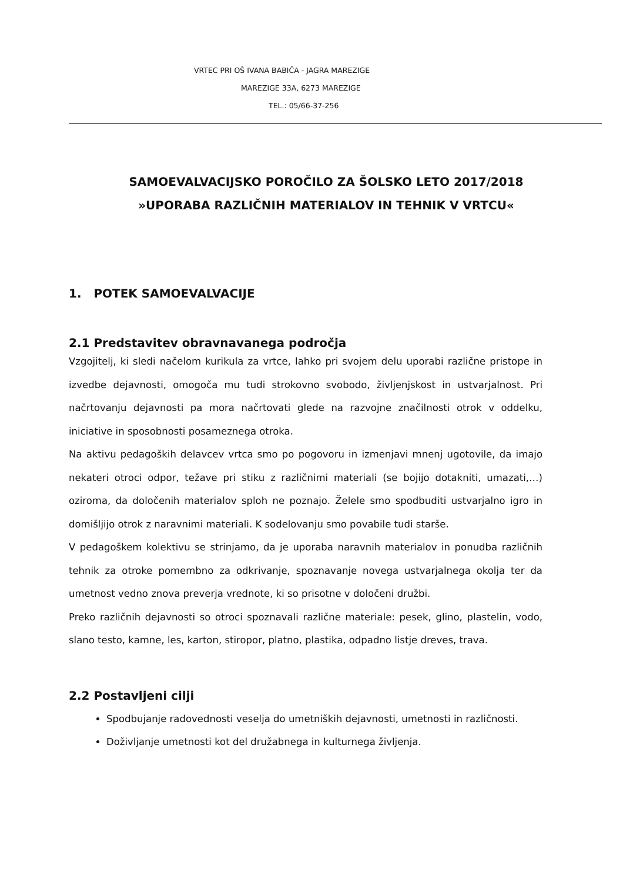VRTEC PRI OŠ IVANA BABIČA - JAGRA MAREZIGE
MAREZIGE 33A, 6273 MAREZIGE
TEL.: 05/66-37-256
SAMOEVALVACIJSKO POROČILO ZA ŠOLSKO LETO 2017/2018
»UPORABA RAZLIČNIH MATERIALOV IN TEHNIK V VRTCU«
1. POTEK SAMOEVALVACIJE
2.1 Predstavitev obravnavanega področja
Vzgojitelj, ki sledi načelom kurikula za vrtce, lahko pri svojem delu uporabi različne pristope in izvedbe dejavnosti, omogoča mu tudi strokovno svobodo, življenjskost in ustvarjalnost. Pri načrtovanju dejavnosti pa mora načrtovati glede na razvojne značilnosti otrok v oddelku, iniciative in sposobnosti posameznega otroka.
Na aktivu pedagoških delavcev vrtca smo po pogovoru in izmenjavi mnenj ugotovile, da imajo nekateri otroci odpor, težave pri stiku z različnimi materiali (se bojijo dotakniti, umazati,…) oziroma, da določenih materialov sploh ne poznajo. Želele smo spodbuditi ustvarjalno igro in domišljijo otrok z naravnimi materiali. K sodelovanju smo povabile tudi starše.
V pedagoškem kolektivu se strinjamo, da je uporaba naravnih materialov in ponudba različnih tehnik za otroke pomembno za odkrivanje, spoznavanje novega ustvarjalnega okolja ter da umetnost vedno znova preverja vrednote, ki so prisotne v določeni družbi.
Preko različnih dejavnosti so otroci spoznavali različne materiale: pesek, glino, plastelin, vodo, slano testo, kamne, les, karton, stiropor, platno, plastika, odpadno listje dreves, trava.
2.2 Postavljeni cilji
Spodbujanje radovednosti veselja do umetniških dejavnosti, umetnosti in različnosti.
Doživljanje umetnosti kot del družabnega in kulturnega življenja.